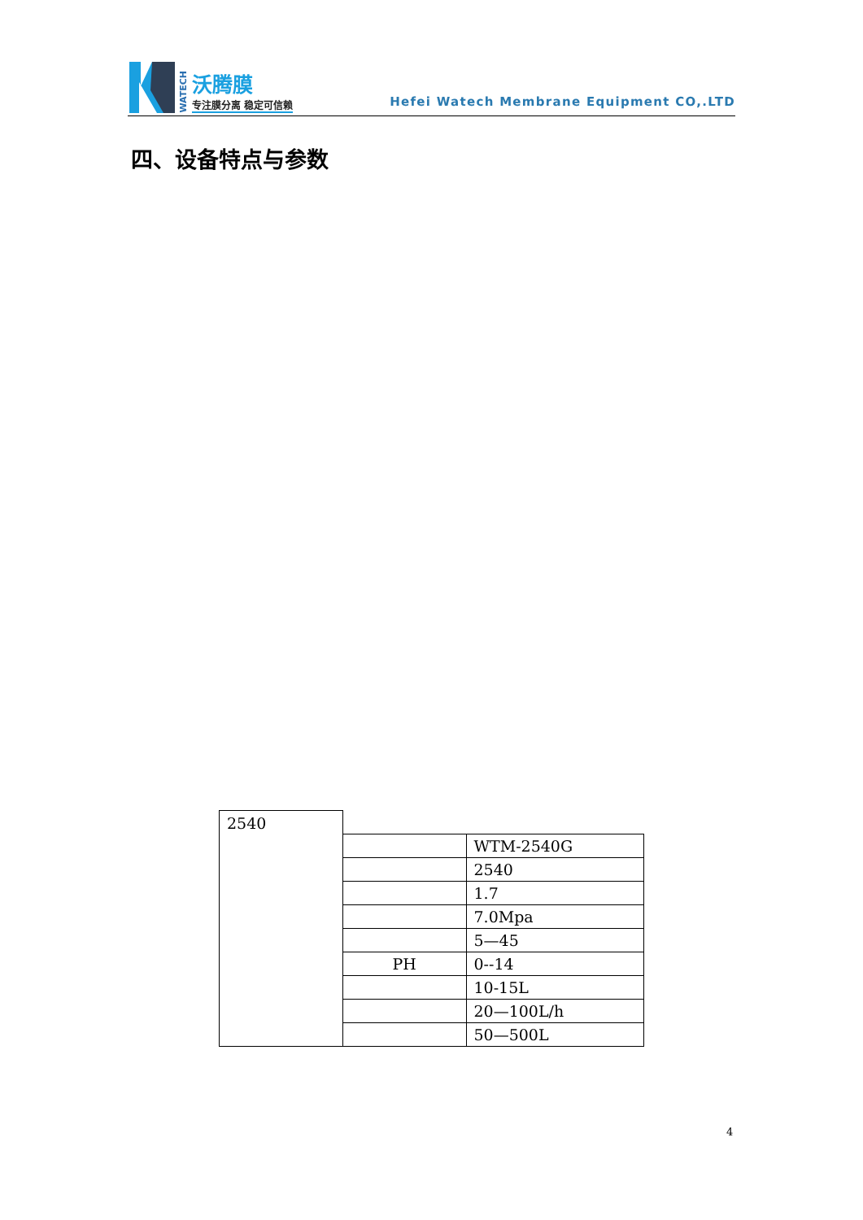WATECH
沃腾膜
专注膜分离 稳定可信赖
Hefei Watech Membrane Equipment CO,.LTD
四、设备特点与参数
| 2540 | | |
| | | WTM-2540G |
| | | 2540 |
| | | 1.7 |
| | | 7.0Mpa |
| | | 5—45 |
| | PH | 0--14 |
| | | 10-15L |
| | | 20—100L/h |
| | | 50—500L |
4